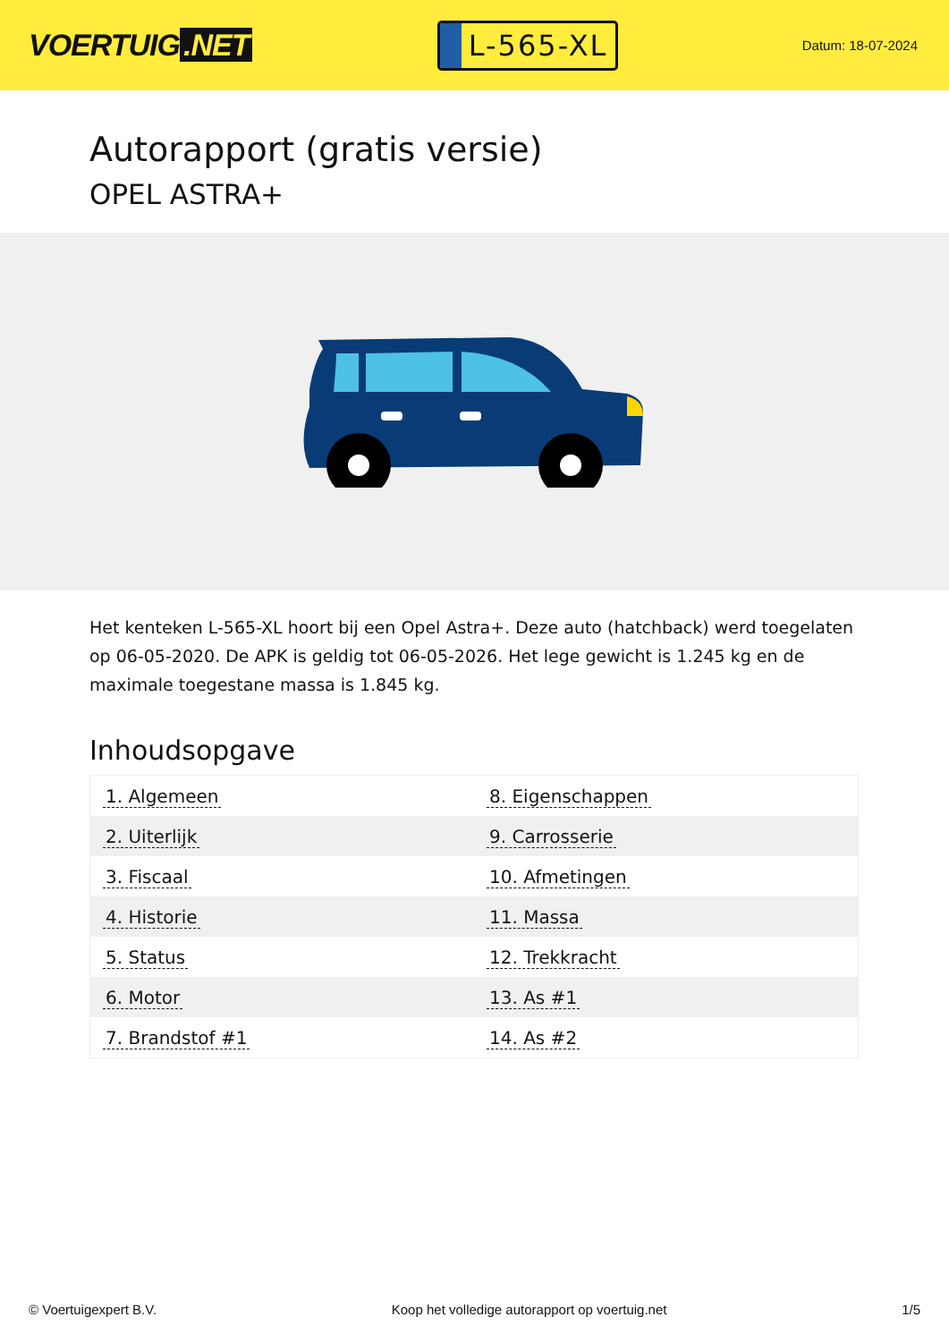VOERTUIG.NET
L-565-XL
Datum: 18-07-2024
Autorapport (gratis versie)
OPEL ASTRA+
Het kenteken L-565-XL hoort bij een Opel Astra+. Deze auto (hatchback) werd toegelaten op 06-05-2020. De APK is geldig tot 06-05-2026. Het lege gewicht is 1.245 kg en de maximale toegestane massa is 1.845 kg.
Inhoudsopgave
| 1. Algemeen | 8. Eigenschappen |
| 2. Uiterlijk | 9. Carrosserie |
| 3. Fiscaal | 10. Afmetingen |
| 4. Historie | 11. Massa |
| 5. Status | 12. Trekkracht |
| 6. Motor | 13. As #1 |
| 7. Brandstof #1 | 14. As #2 |
© Voertuigexpert B.V. Koop het volledige autorapport op voertuig.net 1/5